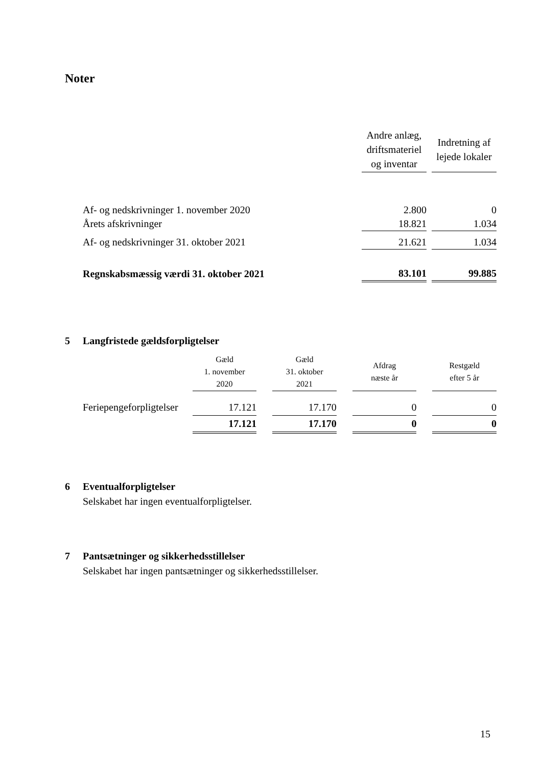Noter
| | Andre anlæg, driftsmateriel og inventar | | Indretning af lejede lokaler |
| Af- og nedskrivninger 1. november 2020 | 2.800 | | 0 |
| Årets afskrivninger | 18.821 | | 1.034 |
| Af- og nedskrivninger 31. oktober 2021 | 21.621 | | 1.034 |
| Regnskabsmæssig værdi 31. oktober 2021 | 83.101 | | 99.885 |
5 Langfristede gældsforpligtelser
| | Gæld 1. november 2020 | | Gæld 31. oktober 2021 | | Afdrag næste år | | Restgæld efter 5 år |
| --- | --- | --- | --- | --- | --- | --- | --- |
| Feriepengeforpligtelser | 17.121 | | 17.170 | | 0 | | 0 |
| | 17.121 | | 17.170 | | 0 | | 0 |
6 Eventualforpligtelser
Selskabet har ingen eventualforpligtelser.
7 Pantsætninger og sikkerhedsstillelser
Selskabet har ingen pantsætninger og sikkerhedsstillelser.
15